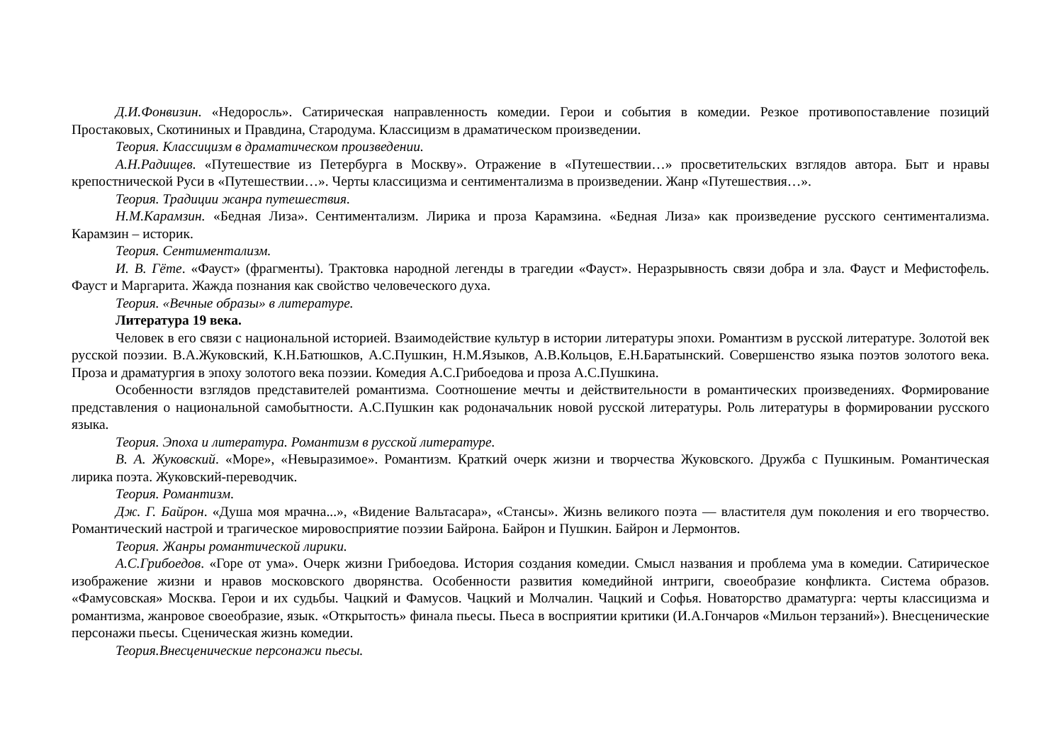Д.И.Фонвизин. «Недоросль». Сатирическая направленность комедии. Герои и события в комедии. Резкое противопоставление позиций Простаковых, Скотининых и Правдина, Стародума. Классицизм в драматическом произведении.
Теория. Классицизм в драматическом произведении.
А.Н.Радищев. «Путешествие из Петербурга в Москву». Отражение в «Путешествии…» просветительских взглядов автора. Быт и нравы крепостнической Руси в «Путешествии…». Черты классицизма и сентиментализма в произведении. Жанр «Путешествия…».
Теория. Традиции жанра путешествия.
Н.М.Карамзин. «Бедная Лиза». Сентиментализм. Лирика и проза Карамзина. «Бедная Лиза» как произведение русского сентиментализма. Карамзин – историк.
Теория. Сентиментализм.
И. В. Гёте. «Фауст» (фрагменты). Трактовка народной легенды в трагедии «Фауст». Неразрывность связи добра и зла. Фауст и Мефистофель. Фауст и Маргарита. Жажда познания как свойство человеческого духа.
Теория. «Вечные образы» в литературе.
Литература 19 века.
Человек в его связи с национальной историей. Взаимодействие культур в истории литературы эпохи. Романтизм в русской литературе. Золотой век русской поэзии. В.А.Жуковский, К.Н.Батюшков, А.С.Пушкин, Н.М.Языков, А.В.Кольцов, Е.Н.Баратынский. Совершенство языка поэтов золотого века. Проза и драматургия в эпоху золотого века поэзии. Комедия А.С.Грибоедова и проза А.С.Пушкина.
Особенности взглядов представителей романтизма. Соотношение мечты и действительности в романтических произведениях. Формирование представления о национальной самобытности. А.С.Пушкин как родоначальник новой русской литературы. Роль литературы в формировании русского языка.
Теория. Эпоха и литература. Романтизм в русской литературе.
В. А. Жуковский. «Море», «Невыразимое». Романтизм. Краткий очерк жизни и творчества Жуковского. Дружба с Пушкиным. Романтическая лирика поэта. Жуковский-переводчик.
Теория. Романтизм.
Дж. Г. Байрон. «Душа моя мрачна...», «Видение Вальтасара», «Стансы». Жизнь великого поэта — властителя дум поколения и его творчество. Романтический настрой и трагическое мировосприятие поэзии Байрона. Байрон и Пушкин. Байрон и Лермонтов.
Теория. Жанры романтической лирики.
А.С.Грибоедов. «Горе от ума». Очерк жизни Грибоедова. История создания комедии. Смысл названия и проблема ума в комедии. Сатирическое изображение жизни и нравов московского дворянства. Особенности развития комедийной интриги, своеобразие конфликта. Система образов. «Фамусовская» Москва. Герои и их судьбы. Чацкий и Фамусов. Чацкий и Молчалин. Чацкий и Софья. Новаторство драматурга: черты классицизма и романтизма, жанровое своеобразие, язык. «Открытость» финала пьесы. Пьеса в восприятии критики (И.А.Гончаров «Мильон терзаний»). Внесценические персонажи пьесы. Сценическая жизнь комедии.
Теория.Внесценические персонажи пьесы.